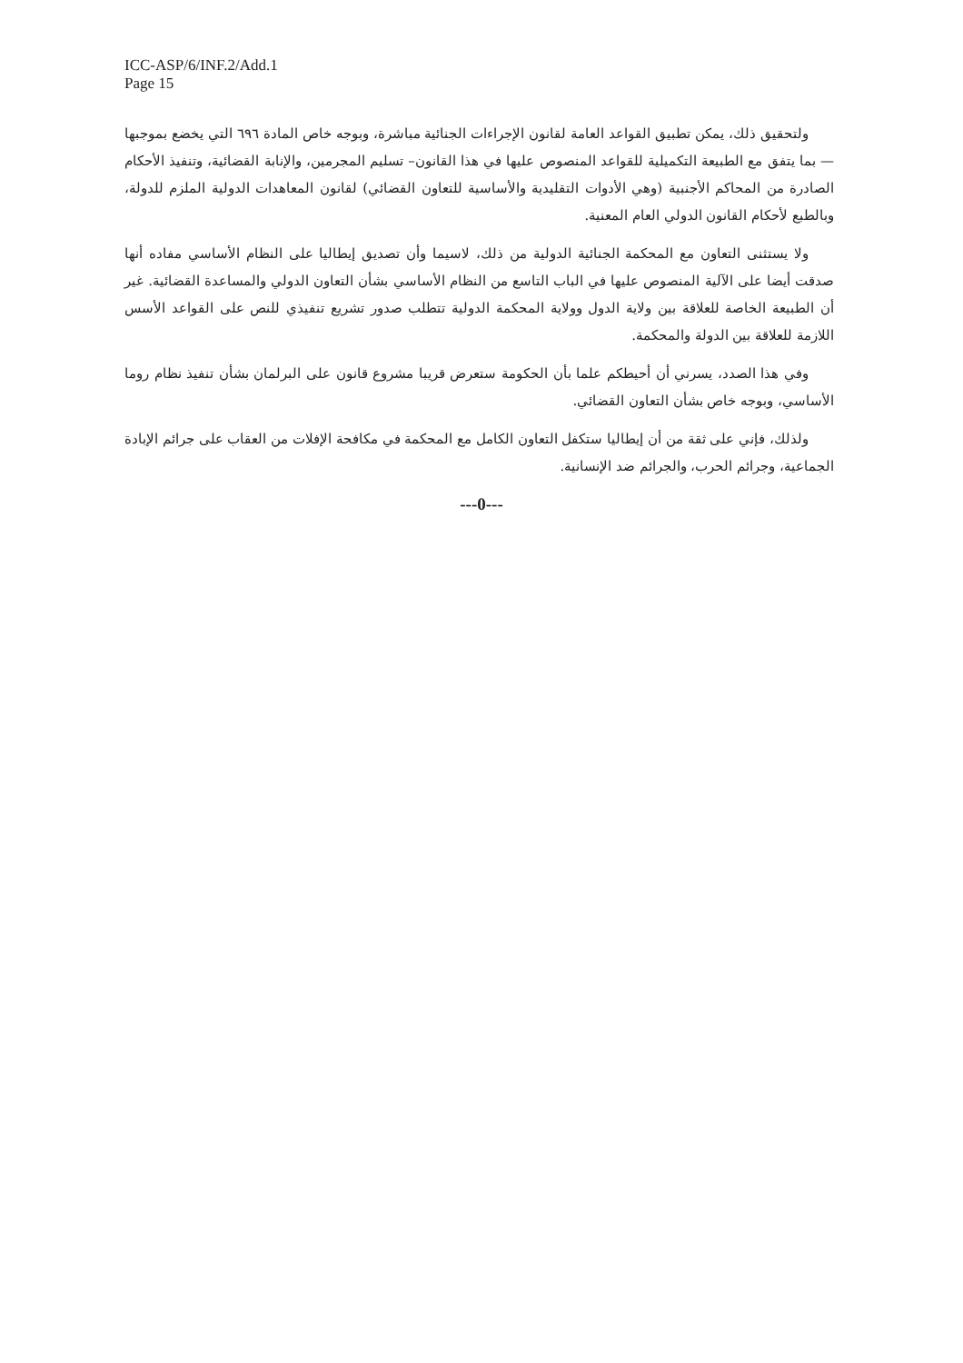ICC-ASP/6/INF.2/Add.1
Page 15
ولتحقيق ذلك، يمكن تطبيق القواعد العامة لقانون الإجراءات الجنائية مباشرة، وبوجه خاص المادة ٦٩٦ التي يخضع بموجبها — بما يتفق مع الطبيعة التكميلية للقواعد المنصوص عليها في هذا القانون– تسليم المجرمين، والإنابة القضائية، وتنفيذ الأحكام الصادرة من المحاكم الأجنبية (وهي الأدوات التقليدية والأساسية للتعاون القضائي) لقانون المعاهدات الدولية الملزم للدولة، وبالطبع لأحكام القانون الدولي العام المعنية.
ولا يستثنى التعاون مع المحكمة الجنائية الدولية من ذلك، لاسيما وأن تصديق إيطاليا على النظام الأساسي مفاده أنها صدقت أيضا على الآلية المنصوص عليها في الباب التاسع من النظام الأساسي بشأن التعاون الدولي والمساعدة القضائية. غير أن الطبيعة الخاصة للعلاقة بين ولاية الدول وولاية المحكمة الدولية تتطلب صدور تشريع تنفيذي للنص على القواعد الأسس اللازمة للعلاقة بين الدولة والمحكمة.
وفي هذا الصدد، يسرني أن أحيطكم علما بأن الحكومة ستعرض قريبا مشروع قانون على البرلمان بشأن تنفيذ نظام روما الأساسي، وبوجه خاص بشأن التعاون القضائي.
ولذلك، فإني على ثقة من أن إيطاليا ستكفل التعاون الكامل مع المحكمة في مكافحة الإفلات من العقاب على جرائم الإبادة الجماعية، وجرائم الحرب، والجرائم ضد الإنسانية.
---0---